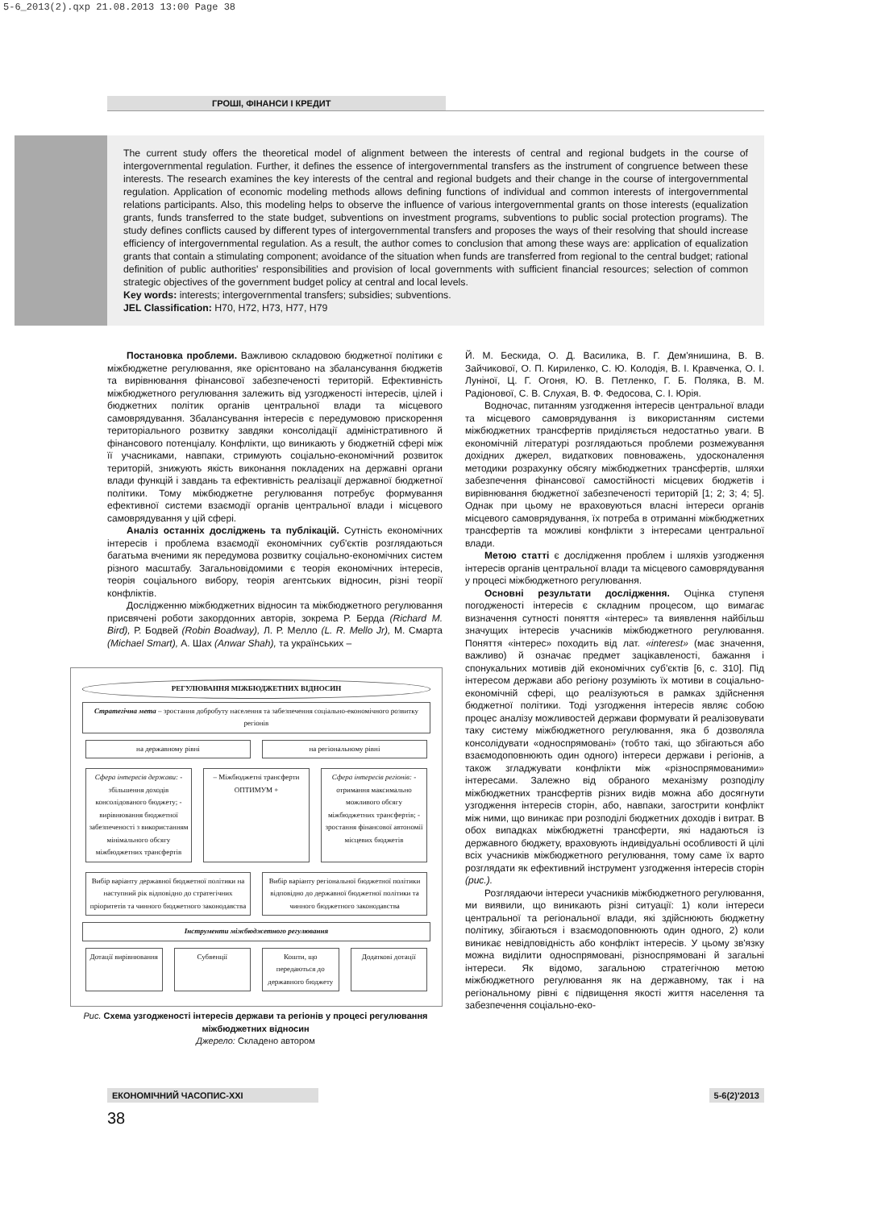5-6_2013(2).qxp 21.08.2013 13:00 Page 38
ГРОШІ, ФІНАНСИ І КРЕДИТ
The current study offers the theoretical model of alignment between the interests of central and regional budgets in the course of intergovernmental regulation. Further, it defines the essence of intergovernmental transfers as the instrument of congruence between these interests. The research examines the key interests of the central and regional budgets and their change in the course of intergovernmental regulation. Application of economic modeling methods allows defining functions of individual and common interests of intergovernmental relations participants. Also, this modeling helps to observe the influence of various intergovernmental grants on those interests (equalization grants, funds transferred to the state budget, subventions on investment programs, subventions to public social protection programs). The study defines conflicts caused by different types of intergovernmental transfers and proposes the ways of their resolving that should increase efficiency of intergovernmental regulation. As a result, the author comes to conclusion that among these ways are: application of equalization grants that contain a stimulating component; avoidance of the situation when funds are transferred from regional to the central budget; rational definition of public authorities' responsibilities and provision of local governments with sufficient financial resources; selection of common strategic objectives of the government budget policy at central and local levels.
Key words: interests; intergovernmental transfers; subsidies; subventions.
JEL Classification: H70, H72, H73, H77, H79
Постановка проблеми. Важливою складовою бюджетної політики є міжбюджетне регулювання, яке орієнтовано на збалансування бюджетів та вирівнювання фінансової забезпеченості територій. Ефективність міжбюджетного регулювання залежить від узгодженості інтересів, цілей і бюджетних політик органів центральної влади та місцевого самоврядування. Збалансування інтересів є передумовою прискорення територіального розвитку завдяки консолідації адміністративного й фінансового потенціалу. Конфлікти, що виникають у бюджетній сфері між її учасниками, навпаки, стримують соціально-економічний розвиток територій, знижують якість виконання покладених на державні органи влади функцій і завдань та ефективність реалізації державної бюджетної політики. Тому міжбюджетне регулювання потребує формування ефективної системи взаємодії органів центральної влади і місцевого самоврядування у цій сфері.
Аналіз останніх досліджень та публікацій. Сутність економічних інтересів і проблема взаємодії економічних суб'єктів розглядаються багатьма вченими як передумова розвитку соціально-економічних систем різного масштабу. Загальновідомими є теорія економічних інтересів, теорія соціального вибору, теорія агентських відносин, різні теорії конфліктів.
Дослідженню міжбюджетних відносин та міжбюджетного регулювання присвячені роботи закордонних авторів, зокрема Р. Берда (Richard M. Bird), Р. Бодвей (Robin Boadway), Л. Р. Мелло (L. R. Mello Jr), М. Смарта (Michael Smart), А. Шах (Anwar Shah), та українських –
РЕГУЛЮВАННЯ МІЖБЮДЖЕТНИХ ВІДНОСИН
Стратегічна мета – зростання добробуту населення та забезпечення соціально-економічного розвитку регіонів
на державному рівні на регіональному рівні
Сфера інтересів держави: - збільшення доходів консолідованого бюджету; - вирівнювання бюджетної забезпеченості з використанням мінімального обсягу міжбюджетних трансфертів
– Міжбюджетні трансферти ОПТИМУМ +
Сфера інтересів регіонів: - отримання максимально можливого обсягу міжбюджетних трансфертів; - зростання фінансової автономії місцевих бюджетів
Вибір варіанту державної бюджетної політики на наступний рік відповідно до стратегічних пріоритетів та чинного бюджетного законодавства
Вибір варіанту регіональної бюджетної політики відповідно до державної бюджетної політики та чинного бюджетного законодавства
Інструменти міжбюджетного регулювання
Дотації вирівнювання Субвенції Кошти, що передаються до державного бюджету
Додаткові дотації
Рис. Схема узгодженості інтересів держави та регіонів у процесі регулювання міжбюджетних відносин
Джерело: Складено автором
Й. М. Бескида, О. Д. Василика, В. Г. Дем'янишина, В. В. Зайчикової, О. П. Кириленко, С. Ю. Колодія, В. І. Кравченка, О. І. Луніної, Ц. Г. Огоня, Ю. В. Петленко, Г. Б. Поляка, В. М. Радіонової, С. В. Слухая, В. Ф. Федосова, С. І. Юрія.
Водночас, питанням узгодження інтересів центральної влади та місцевого самоврядування із використанням системи міжбюджетних трансфертів приділяється недостатньо уваги. В економічній літературі розглядаються проблеми розмежування дохідних джерел, видаткових повноважень, удосконалення методики розрахунку обсягу міжбюджетних трансфертів, шляхи забезпечення фінансової самостійності місцевих бюджетів і вирівнювання бюджетної забезпеченості територій [1; 2; 3; 4; 5]. Однак при цьому не враховуються власні інтереси органів місцевого самоврядування, їх потреба в отриманні міжбюджетних трансфертів та можливі конфлікти з інтересами центральної влади.
Метою статті є дослідження проблем і шляхів узгодження інтересів органів центральної влади та місцевого самоврядування у процесі міжбюджетного регулювання.
Основні результати дослідження. Оцінка ступеня погодженості інтересів є складним процесом, що вимагає визначення сутності поняття «інтерес» та виявлення найбільш значущих інтересів учасників міжбюджетного регулювання. Поняття «інтерес» походить від лат. «interest» (має значення, важливо) й означає предмет зацікавленості, бажання і спонукальних мотивів дій економічних суб'єктів [6, с. 310]. Під інтересом держави або регіону розуміють їх мотиви в соціально-економічній сфері, що реалізуються в рамках здійснення бюджетної політики. Тоді узгодження інтересів являє собою процес аналізу можливостей держави формувати й реалізовувати таку систему міжбюджетного регулювання, яка б дозволяла консолідувати «односпрямовані» (тобто такі, що збігаються або взаємодоповнюють один одного) інтереси держави і регіонів, а також згладжувати конфлікти між «різноспрямованими» інтересами. Залежно від обраного механізму розподілу міжбюджетних трансфертів різних видів можна або досягнути узгодження інтересів сторін, або, навпаки, загострити конфлікт між ними, що виникає при розподілі бюджетних доходів і витрат. В обох випадках міжбюджетні трансферти, які надаються із державного бюджету, враховують індивідуальні особливості й цілі всіх учасників міжбюджетного регулювання, тому саме їх варто розглядати як ефективний інструмент узгодження інтересів сторін (рис.).
Розглядаючи інтереси учасників міжбюджетного регулювання, ми виявили, що виникають різні ситуації: 1) коли інтереси центральної та регіональної влади, які здійснюють бюджетну політику, збігаються і взаємодоповнюють один одного, 2) коли виникає невідповідність або конфлікт інтересів. У цьому зв'язку можна виділити односпрямовані, різноспрямовані й загальні інтереси. Як відомо, загальною стратегічною метою міжбюджетного регулювання як на державному, так і на регіональному рівні є підвищення якості життя населення та забезпечення соціально-еко-
ЕКОНОМІЧНИЙ ЧАСОПИС-XXI 5-6(2)'2013
38